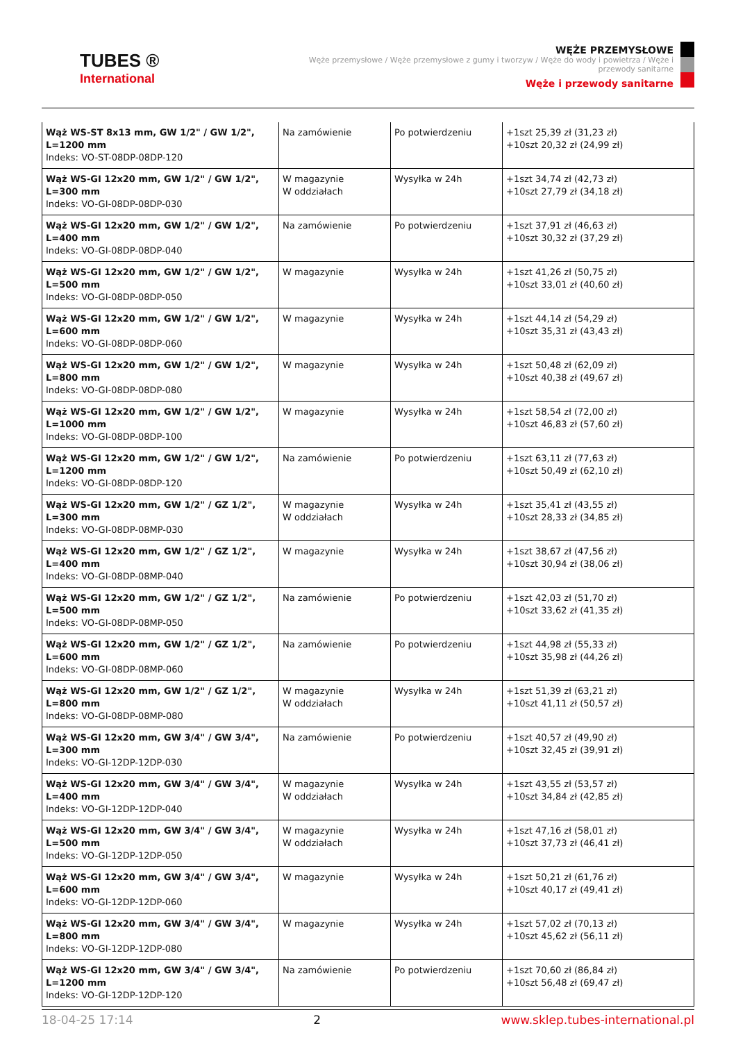TUBES ®
International
WĘŻE PRZEMYSŁOWE
Węże przemysłowe / Węże przemysłowe z gumy i tworzyw / Węże do wody i powietrza / Węże i przewody sanitarne
Węże i przewody sanitarne
| Wąż WS-ST 8x13 mm, GW 1/2" / GW 1/2", L=1200 mm Indeks: VO-ST-08DP-08DP-120 | Na zamówienie | Po potwierdzeniu | +1szt 25,39 zł (31,23 zł) +10szt 20,32 zł (24,99 zł) |
| Wąż WS-GI 12x20 mm, GW 1/2" / GW 1/2", L=300 mm Indeks: VO-GI-08DP-08DP-030 | W magazynie W oddziałach | Wysyłka w 24h | +1szt 34,74 zł (42,73 zł) +10szt 27,79 zł (34,18 zł) |
| Wąż WS-GI 12x20 mm, GW 1/2" / GW 1/2", L=400 mm Indeks: VO-GI-08DP-08DP-040 | Na zamówienie | Po potwierdzeniu | +1szt 37,91 zł (46,63 zł) +10szt 30,32 zł (37,29 zł) |
| Wąż WS-GI 12x20 mm, GW 1/2" / GW 1/2", L=500 mm Indeks: VO-GI-08DP-08DP-050 | W magazynie | Wysyłka w 24h | +1szt 41,26 zł (50,75 zł) +10szt 33,01 zł (40,60 zł) |
| Wąż WS-GI 12x20 mm, GW 1/2" / GW 1/2", L=600 mm Indeks: VO-GI-08DP-08DP-060 | W magazynie | Wysyłka w 24h | +1szt 44,14 zł (54,29 zł) +10szt 35,31 zł (43,43 zł) |
| Wąż WS-GI 12x20 mm, GW 1/2" / GW 1/2", L=800 mm Indeks: VO-GI-08DP-08DP-080 | W magazynie | Wysyłka w 24h | +1szt 50,48 zł (62,09 zł) +10szt 40,38 zł (49,67 zł) |
| Wąż WS-GI 12x20 mm, GW 1/2" / GW 1/2", L=1000 mm Indeks: VO-GI-08DP-08DP-100 | W magazynie | Wysyłka w 24h | +1szt 58,54 zł (72,00 zł) +10szt 46,83 zł (57,60 zł) |
| Wąż WS-GI 12x20 mm, GW 1/2" / GW 1/2", L=1200 mm Indeks: VO-GI-08DP-08DP-120 | Na zamówienie | Po potwierdzeniu | +1szt 63,11 zł (77,63 zł) +10szt 50,49 zł (62,10 zł) |
| Wąż WS-GI 12x20 mm, GW 1/2" / GZ 1/2", L=300 mm Indeks: VO-GI-08DP-08MP-030 | W magazynie W oddziałach | Wysyłka w 24h | +1szt 35,41 zł (43,55 zł) +10szt 28,33 zł (34,85 zł) |
| Wąż WS-GI 12x20 mm, GW 1/2" / GZ 1/2", L=400 mm Indeks: VO-GI-08DP-08MP-040 | W magazynie | Wysyłka w 24h | +1szt 38,67 zł (47,56 zł) +10szt 30,94 zł (38,06 zł) |
| Wąż WS-GI 12x20 mm, GW 1/2" / GZ 1/2", L=500 mm Indeks: VO-GI-08DP-08MP-050 | Na zamówienie | Po potwierdzeniu | +1szt 42,03 zł (51,70 zł) +10szt 33,62 zł (41,35 zł) |
| Wąż WS-GI 12x20 mm, GW 1/2" / GZ 1/2", L=600 mm Indeks: VO-GI-08DP-08MP-060 | Na zamówienie | Po potwierdzeniu | +1szt 44,98 zł (55,33 zł) +10szt 35,98 zł (44,26 zł) |
| Wąż WS-GI 12x20 mm, GW 1/2" / GZ 1/2", L=800 mm Indeks: VO-GI-08DP-08MP-080 | W magazynie W oddziałach | Wysyłka w 24h | +1szt 51,39 zł (63,21 zł) +10szt 41,11 zł (50,57 zł) |
| Wąż WS-GI 12x20 mm, GW 3/4" / GW 3/4", L=300 mm Indeks: VO-GI-12DP-12DP-030 | Na zamówienie | Po potwierdzeniu | +1szt 40,57 zł (49,90 zł) +10szt 32,45 zł (39,91 zł) |
| Wąż WS-GI 12x20 mm, GW 3/4" / GW 3/4", L=400 mm Indeks: VO-GI-12DP-12DP-040 | W magazynie W oddziałach | Wysyłka w 24h | +1szt 43,55 zł (53,57 zł) +10szt 34,84 zł (42,85 zł) |
| Wąż WS-GI 12x20 mm, GW 3/4" / GW 3/4", L=500 mm Indeks: VO-GI-12DP-12DP-050 | W magazynie W oddziałach | Wysyłka w 24h | +1szt 47,16 zł (58,01 zł) +10szt 37,73 zł (46,41 zł) |
| Wąż WS-GI 12x20 mm, GW 3/4" / GW 3/4", L=600 mm Indeks: VO-GI-12DP-12DP-060 | W magazynie | Wysyłka w 24h | +1szt 50,21 zł (61,76 zł) +10szt 40,17 zł (49,41 zł) |
| Wąż WS-GI 12x20 mm, GW 3/4" / GW 3/4", L=800 mm Indeks: VO-GI-12DP-12DP-080 | W magazynie | Wysyłka w 24h | +1szt 57,02 zł (70,13 zł) +10szt 45,62 zł (56,11 zł) |
| Wąż WS-GI 12x20 mm, GW 3/4" / GW 3/4", L=1200 mm Indeks: VO-GI-12DP-12DP-120 | Na zamówienie | Po potwierdzeniu | +1szt 70,60 zł (86,84 zł) +10szt 56,48 zł (69,47 zł) |
18-04-25 17:14 2 www.sklep.tubes-international.pl